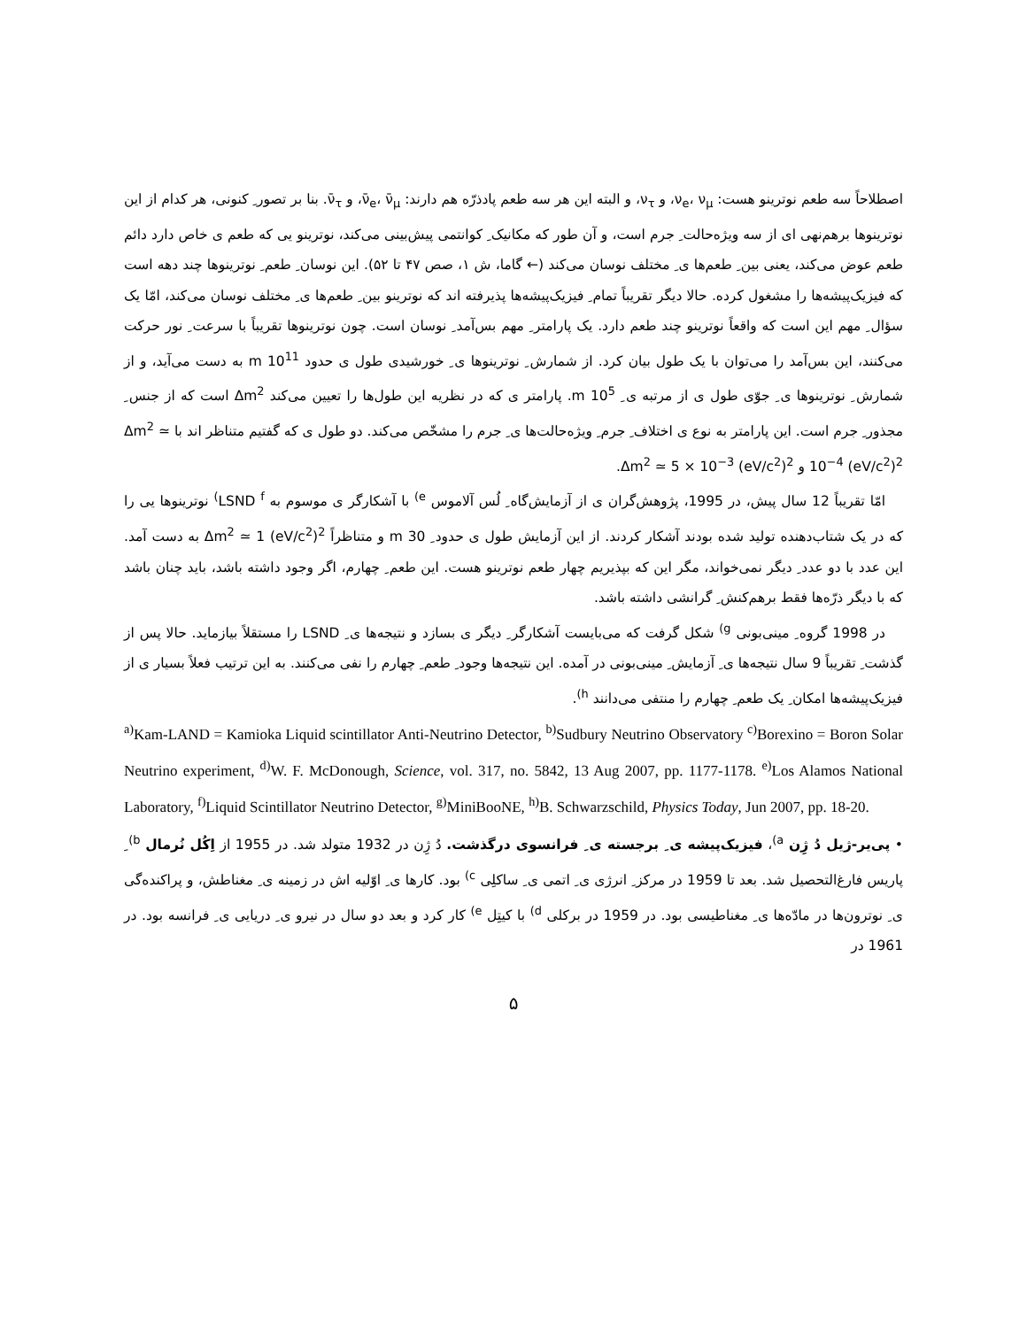اصطلاحاً سه طعم نوترینو هست: ν<sub>e</sub>، ν<sub>μ</sub>، و ν<sub>τ</sub>، و البته این هر سه طعم پادذرّه هم دارند: ν̄<sub>e</sub>، ν̄<sub>μ</sub>، و ν̄<sub>τ</sub>. بنا بر تصور ِ کنونی، هر کدام از این نوترینوها برهم‌نهی ای از سه ویژه‌حالت ِ جرم است، و آن طور که مکانیک ِ کوانتمی پیش‌بینی می‌کند، نوترینو یی که طعم ی خاص دارد دائم طعم عوض می‌کند، یعنی بین ِ طعم‌ها ی ِ مختلف نوسان می‌کند (← گاما، ش ۱، صص ۴۷ تا ۵۲). این نوسان ِ طعم ِ نوترینوها چند دهه است که فیزیک‌پیشه‌ها را مشغول کرده. حالا دیگر تقریباً تمام ِ فیزیک‌پیشه‌ها پذیرفته اند که نوترینو بین ِ طعم‌ها ی ِ مختلف نوسان می‌کند، امّا یک سؤال ِ مهم این است که واقعاً نوترینو چند طعم دارد. یک پارامتر ِ مهم بس‌آمد ِ نوسان است. چون نوترینوها تقریباً با سرعت ِ نور حرکت می‌کنند، این بس‌آمد را می‌توان با یک طول بیان کرد. از شمارش ِ نوترینوها ی ِ خورشیدی طول ی حدود 10<sup>11</sup> m به دست می‌آید، و از شمارش ِ نوترینوها ی ِ جوّی طول ی از مرتبه ی ِ 10<sup>5</sup> m. پارامتر ی که در نظریه این طول‌ها را تعیین می‌کند Δm<sup>2</sup> است که از جنس ِ مجذور ِ جرم است. این پارامتر به نوع ی اختلاف ِ جرم ِ ویژه‌حالت‌ها ی ِ جرم را مشخّص می‌کند. دو طول ی که گفتیم متناظر اند با Δm<sup>2</sup> ≃ 10<sup>−4</sup> (eV/c<sup>2</sup>)<sup>2</sup> و Δm<sup>2</sup> ≃ 5 × 10<sup>−3</sup> (eV/c<sup>2</sup>)<sup>2</sup>.
امّا تقریباً 12 سال پیش، در 1995، پژوهش‌گران ی از آزمایش‌گاه ِ لُس آلاموس <sup>e)</sup> با آشکارگر ی موسوم به LSND <sup>f)</sup> نوترینوها یی را که در یک شتاب‌دهنده تولید شده بودند آشکار کردند. از این آزمایش طول ی حدود ِ 30 m و متناظراً Δm<sup>2</sup> ≃ 1 (eV/c<sup>2</sup>)<sup>2</sup> به دست آمد. این عدد با دو عدد ِ دیگر نمی‌خواند، مگر این که بپذیریم چهار طعم نوترینو هست. این طعم ِ چهارم، اگر وجود داشته باشد، باید چنان باشد که با دیگر ذرّه‌ها فقط برهم‌کنش ِ گرانشی داشته باشد.
در 1998 گروه ِ مینی‌بونی <sup>g)</sup> شکل گرفت که می‌بایست آشکارگر ِ دیگر ی بسازد و نتیجه‌ها ی ِ LSND را مستقلاً بیازماید. حالا پس از گذشت ِ تقریباً 9 سال نتیجه‌ها ی ِ آزمایش ِ مینی‌بونی در آمده. این نتیجه‌ها وجود ِ طعم ِ چهارم را نفی می‌کنند. به این ترتیب فعلاً بسیار ی از فیزیک‌پیشه‌ها امکان ِ یک طعم ِ چهارم را منتفی می‌دانند <sup>h)</sup>.
<sup>a)</sup> Kam-LAND = Kamioka Liquid scintillator Anti-Neutrino Detector, <sup>b)</sup>Sudbury Neutrino Observatory <sup>c)</sup>Borexino = Boron Solar Neutrino experiment, <sup>d)</sup>W. F. McDonough, Science, vol. 317, no. 5842, 13 Aug 2007, pp. 1177-1178. <sup>e)</sup>Los Alamos National Laboratory, <sup>f)</sup>Liquid Scintillator Neutrino Detector, <sup>g)</sup>MiniBooNE, <sup>h)</sup>B. Schwarzschild, Physics Today, Jun 2007, pp. 18-20.
• پی‌یر-ژیل دُ ژِن <sup>a)</sup>، فیزیک‌پیشه ی ِ برجسته ی ِ فرانسوی درگذشت. دُ ژِن در 1932 متولد شد. در 1955 از اِکُل نُرمال <sup>b)</sup> ِ پاریس فارغ‌التحصیل شد. بعد تا 1959 در مرکز ِ انرژی ی ِ اتمی ی ِ ساکلِی <sup>c)</sup> بود. کارها ی ِ اوّلیه اش در زمینه ی ِ مغناطش، و پراکنده‌گی ی ِ نوترون‌ها در مادّه‌ها ی ِ مغناطیسی بود. در 1959 در برکلی <sup>d)</sup> با کیتِل <sup>e)</sup> کار کرد و بعد دو سال در نیرو ی ِ دریایی ی ِ فرانسه بود. در 1961 در
۵